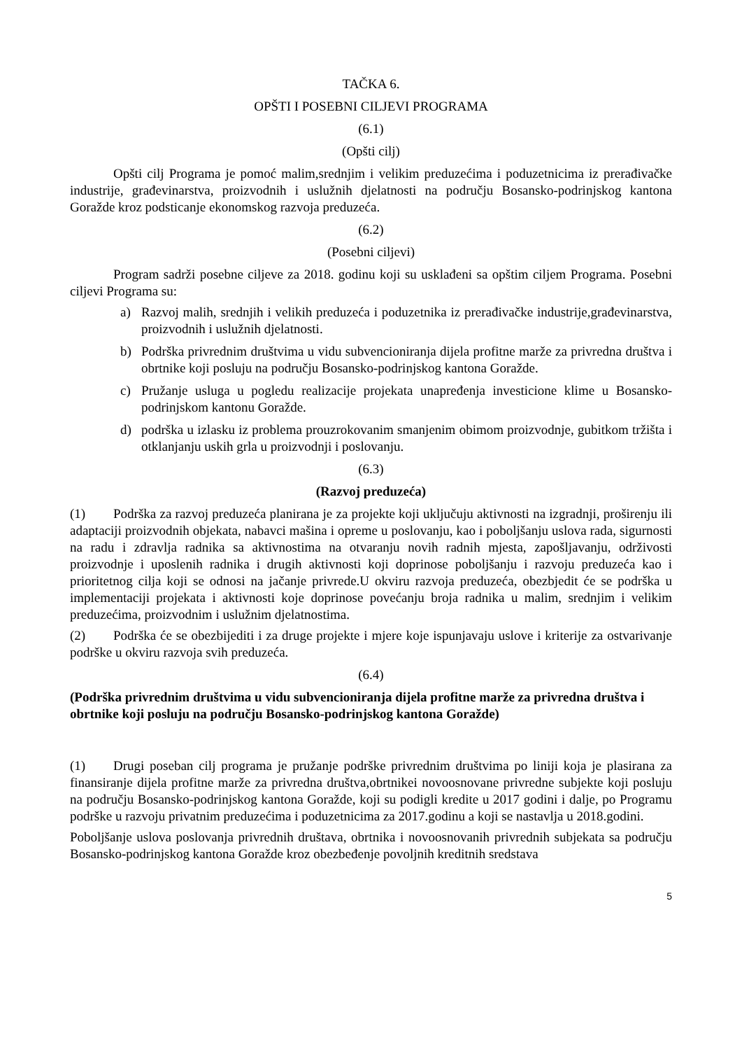TAČKA 6.
OPŠTI I POSEBNI CILJEVI PROGRAMA
(6.1)
(Opšti cilj)
Opšti cilj Programa je pomoć malim,srednjim i velikim preduzećima i poduzetnicima iz prerađivačke industrije, građevinarstva, proizvodnih i uslužnih djelatnosti na području Bosansko-podrinjskog kantona Goražde kroz podsticanje ekonomskog razvoja preduzeća.
(6.2)
(Posebni ciljevi)
Program sadrži posebne ciljeve za 2018. godinu koji su usklađeni sa opštim ciljem Programa. Posebni ciljevi Programa su:
a) Razvoj malih, srednjih i velikih preduzeća i poduzetnika iz prerađivačke industrije,građevinarstva, proizvodnih i uslužnih djelatnosti.
b) Podrška privrednim društvima u vidu subvencioniranja dijela profitne marže za privredna društva i obrtnike koji posluju na području Bosansko-podrinjskog kantona Goražde.
c) Pružanje usluga u pogledu realizacije projekata unapređenja investicione klime u Bosansko-podrinjskom kantonu Goražde.
d) podrška u izlasku iz problema prouzrokovanim smanjenim obimom proizvodnje, gubitkom tržišta i otklanjanju uskih grla u proizvodnji i poslovanju.
(6.3)
(Razvoj preduzeća)
(1) Podrška za razvoj preduzeća planirana je za projekte koji uključuju aktivnosti na izgradnji, proširenju ili adaptaciji proizvodnih objekata, nabavci mašina i opreme u poslovanju, kao i poboljšanju uslova rada, sigurnosti na radu i zdravlja radnika sa aktivnostima na otvaranju novih radnih mjesta, zapošljavanju, održivosti proizvodnje i uposlenih radnika i drugih aktivnosti koji doprinose poboljšanju i razvoju preduzeća kao i prioritetnog cilja koji se odnosi na jačanje privrede.U okviru razvoja preduzeća, obezbjedit će se podrška u implementaciji projekata i aktivnosti koje doprinose povećanju broja radnika u malim, srednjim i velikim preduzećima, proizvodnim i uslužnim djelatnostima.
(2) Podrška će se obezbijediti i za druge projekte i mjere koje ispunjavaju uslove i kriterije za ostvarivanje podrške u okviru razvoja svih preduzeća.
(6.4)
(Podrška privrednim društvima u vidu subvencioniranja dijela profitne marže za privredna društva i obrtnike koji posluju na području Bosansko-podrinjskog kantona Goražde)
(1) Drugi poseban cilj programa je pružanje podrške privrednim društvima po liniji koja je plasirana za finansiranje dijela profitne marže za privredna društva,obrtnikei novoosnovane privredne subjekte koji posluju na području Bosansko-podrinjskog kantona Goražde, koji su podigli kredite u 2017 godini i dalje, po Programu podrške u razvoju privatnim preduzećima i poduzetnicima za 2017.godinu a koji se nastavlja u 2018.godini.
Poboljšanje uslova poslovanja privrednih društava, obrtnika i novoosnovanih privrednih subjekata sa području Bosansko-podrinjskog kantona Goražde kroz obezbeđenje povoljnih kreditnih sredstava
5